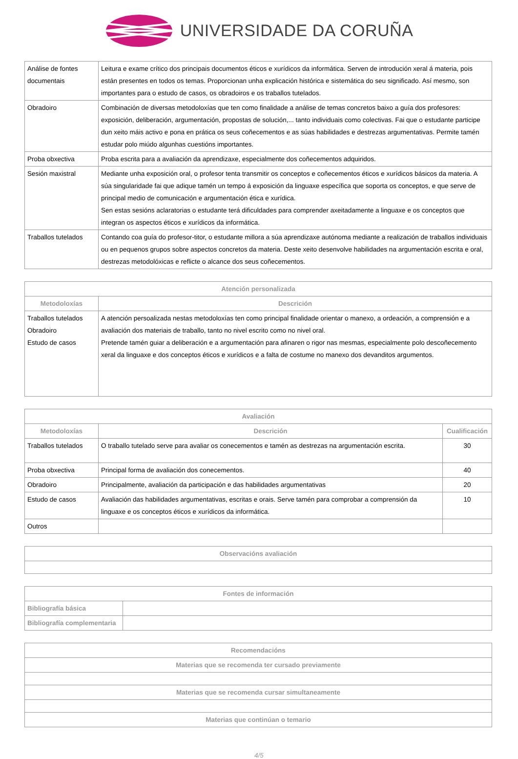UNIVERSIDADE DA CORUÑA
| Análise de fontes documentais | Leitura e exame crítico dos principais documentos éticos e xurídicos da informática. Serven de introdución xeral á materia, pois están presentes en todos os temas. Proporcionan unha explicación histórica e sistemática do seu significado. Así mesmo, son importantes para o estudo de casos, os obradoiros e os traballos tutelados. |
| Obradoiro | Combinación de diversas metodoloxías que ten como finalidade a análise de temas concretos baixo a guía dos profesores: exposición, deliberación, argumentación, propostas de solución,... tanto individuais como colectivas. Fai que o estudante participe dun xeito máis activo e pona en prática os seus coñecementos e as súas habilidades e destrezas argumentativas. Permite tamén estudar polo miúdo algunhas cuestións importantes. |
| Proba obxectiva | Proba escrita para a avaliación da aprendizaxe, especialmente dos coñecementos adquiridos. |
| Sesión maxistral | Mediante unha exposición oral, o profesor tenta transmitir os conceptos e coñecementos éticos e xurídicos básicos da materia. A súa singularidade fai que adique tamén un tempo á exposición da linguaxe específica que soporta os conceptos, e que serve de principal medio de comunicación e argumentación ética e xurídica. Sen estas sesións aclaratorias o estudante terá dificuldades para comprender axeitadamente a linguaxe e os conceptos que integran os aspectos éticos e xurídicos da informática. |
| Traballos tutelados | Contando coa guía do profesor-titor, o estudante millora a súa aprendizaxe autónoma mediante a realización de traballos individuais ou en pequenos grupos sobre aspectos concretos da materia. Deste xeito desenvolve habilidades na argumentación escrita e oral, destrezas metodolóxicas e reflicte o alcance dos seus coñecementos. |
| Atención personalizada | |
| --- | --- |
| Metodoloxías | Descrición |
| Traballos tutelados Obradoiro Estudo de casos | A atención persoalizada nestas metodoloxías ten como principal finalidade orientar o manexo, a ordeación, a comprensión e a avaliación dos materiais de traballo, tanto no nivel escrito como no nivel oral. Pretende tamén guiar a deliberación e a argumentación para afinaren o rigor nas mesmas, especialmente polo descoñecemento xeral da linguaxe e dos conceptos éticos e xurídicos e a falta de costume no manexo dos devanditos argumentos. |
| Avaliación | | |
| --- | --- | --- |
| Metodoloxías | Descrición | Cualificación |
| Traballos tutelados | O traballo tutelado serve para avaliar os conecementos e tamén as destrezas na argumentación escrita. | 30 |
| Proba obxectiva | Principal forma de avaliación dos conecementos. | 40 |
| Obradoiro | Principalmente, avaliación da participación e das habilidades argumentativas | 20 |
| Estudo de casos | Avaliación das habilidades argumentativas, escritas e orais. Serve tamén para comprobar a comprensión da linguaxe e os conceptos éticos e xurídicos da informática. | 10 |
| Outros | | |
| Observacións avaliación |
| --- |
| Fontes de información | |
| --- | --- |
| Bibliografía básica | |
| Bibliografía complementaria | |
| Recomendacións |
| --- |
| Materias que se recomenda ter cursado previamente |
| Materias que se recomenda cursar simultaneamente |
| Materias que continúan o temario |
4/5